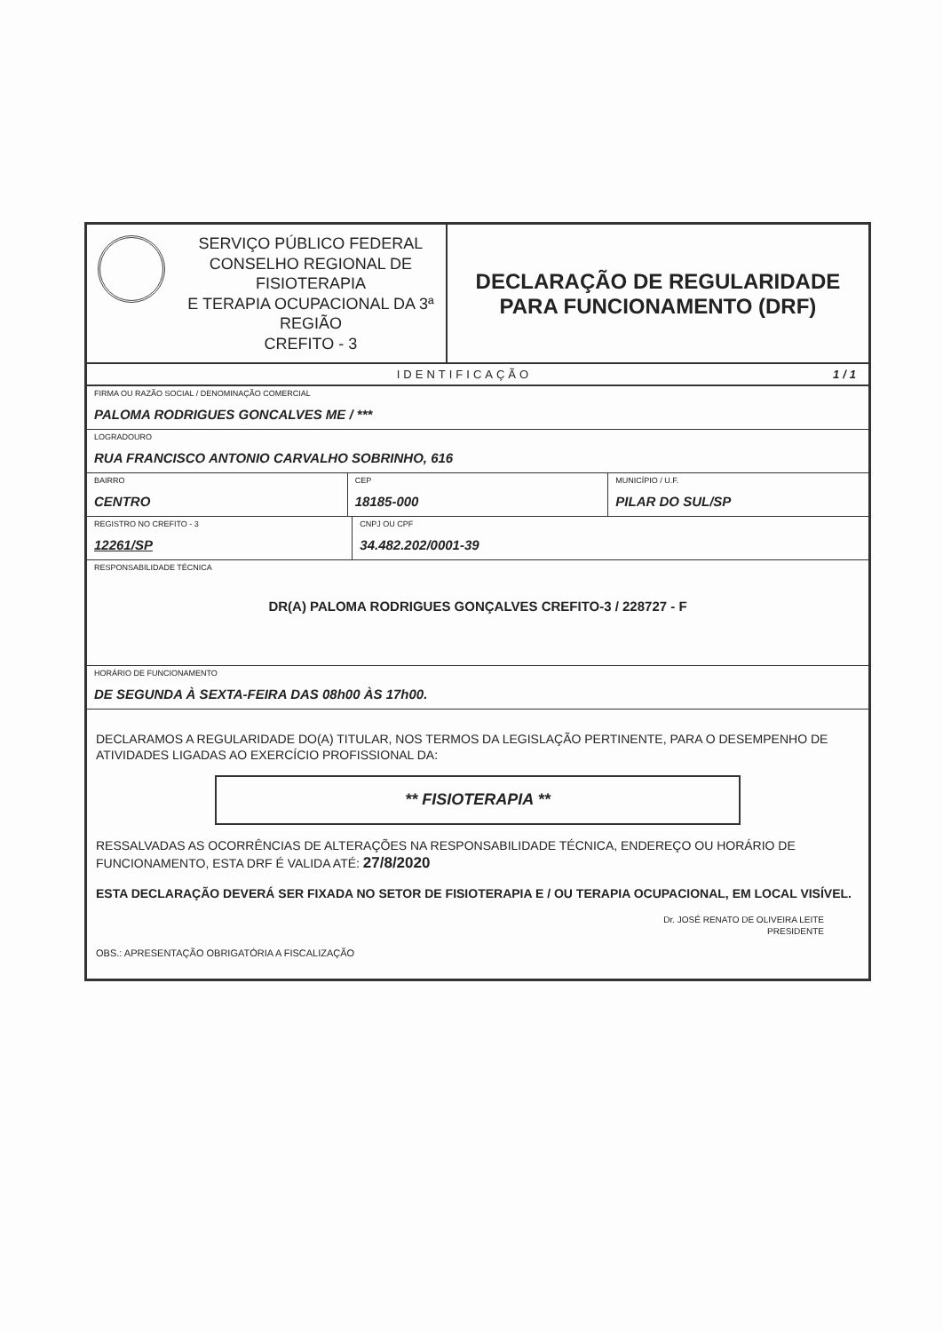SERVIÇO PÚBLICO FEDERAL
CONSELHO REGIONAL DE FISIOTERAPIA
E TERAPIA OCUPACIONAL DA 3ª REGIÃO
CREFITO - 3
DECLARAÇÃO DE REGULARIDADE PARA FUNCIONAMENTO (DRF)
IDENTIFICAÇÃO 1/1
FIRMA OU RAZÃO SOCIAL / DENOMINAÇÃO COMERCIAL
PALOMA RODRIGUES GONCALVES ME / ***
LOGRADOURO
RUA FRANCISCO ANTONIO CARVALHO SOBRINHO, 616
BAIRRO
CENTRO
CEP
18185-000
MUNICÍPIO / U.F.
PILAR DO SUL/SP
REGISTRO NO CREFITO - 3
12261/SP
CNPJ OU CPF
34.482.202/0001-39
RESPONSABILIDADE TÉCNICA
DR(A) PALOMA RODRIGUES GONÇALVES CREFITO-3 / 228727 - F
HORÁRIO DE FUNCIONAMENTO
DE SEGUNDA À SEXTA-FEIRA DAS 08h00 ÀS 17h00.
DECLARAMOS A REGULARIDADE DO(A) TITULAR, NOS TERMOS DA LEGISLAÇÃO PERTINENTE, PARA O DESEMPENHO DE ATIVIDADES LIGADAS AO EXERCÍCIO PROFISSIONAL DA:
** FISIOTERAPIA **
RESSALVADAS AS OCORRÊNCIAS DE ALTERAÇÕES NA RESPONSABILIDADE TÉCNICA, ENDEREÇO OU HORÁRIO DE FUNCIONAMENTO, ESTA DRF É VALIDA ATÉ: 27/8/2020
ESTA DECLARAÇÃO DEVERÁ SER FIXADA NO SETOR DE FISIOTERAPIA E / OU TERAPIA OCUPACIONAL, EM LOCAL VISÍVEL.
Dr. JOSÉ RENATO DE OLIVEIRA LEITE
PRESIDENTE
OBS.: APRESENTAÇÃO OBRIGATÓRIA A FISCALIZAÇÃO